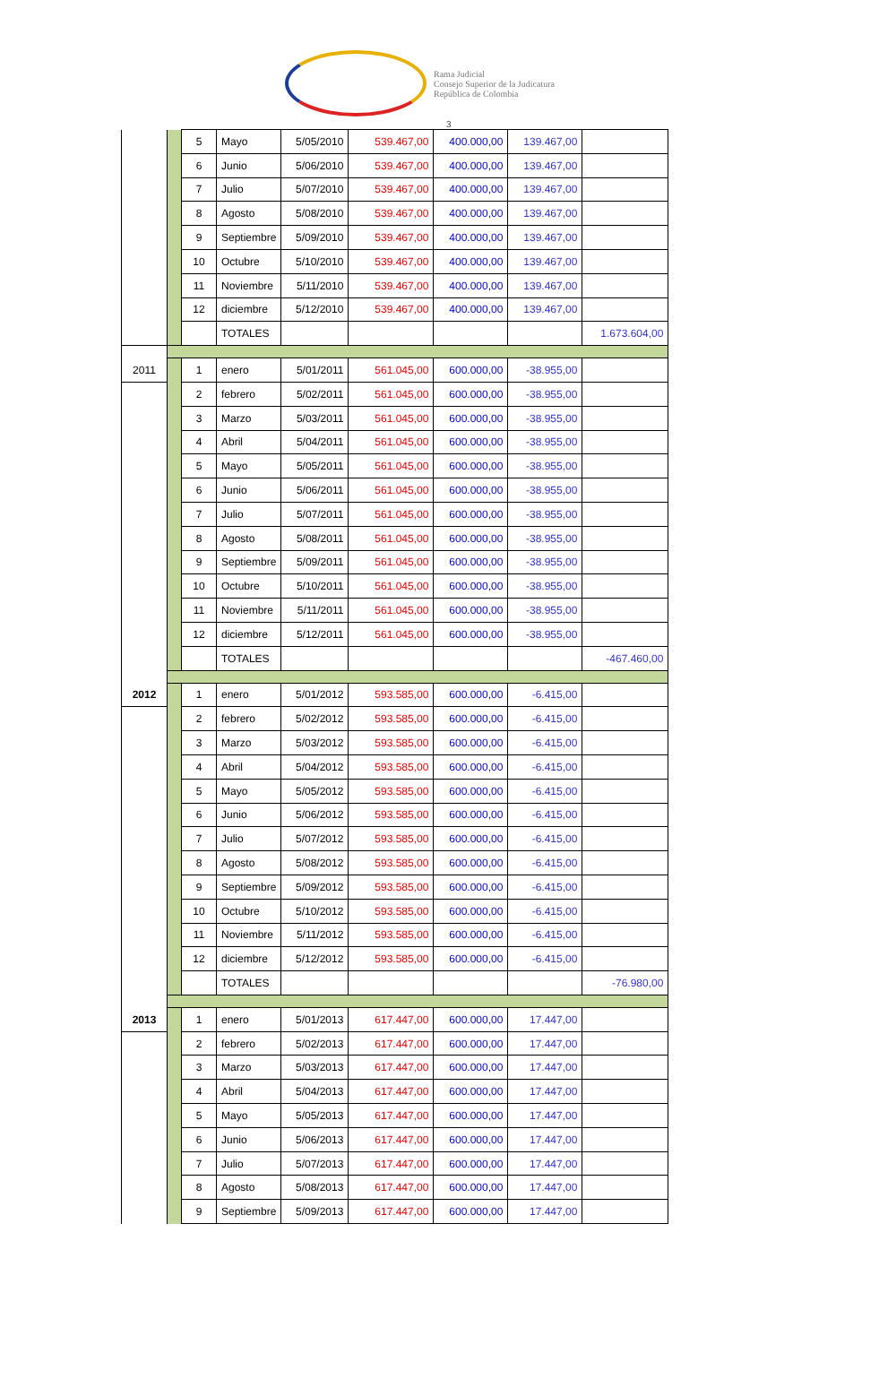Rama Judicial
Consejo Superior de la Judicatura
República de Colombia
3
| | | 5 | Mayo | 5/05/2010 | 539.467,00 | 400.000,00 | 139.467,00 | |
| | | 6 | Junio | 5/06/2010 | 539.467,00 | 400.000,00 | 139.467,00 | |
| | | 7 | Julio | 5/07/2010 | 539.467,00 | 400.000,00 | 139.467,00 | |
| | | 8 | Agosto | 5/08/2010 | 539.467,00 | 400.000,00 | 139.467,00 | |
| | | 9 | Septiembre | 5/09/2010 | 539.467,00 | 400.000,00 | 139.467,00 | |
| | | 10 | Octubre | 5/10/2010 | 539.467,00 | 400.000,00 | 139.467,00 | |
| | | 11 | Noviembre | 5/11/2010 | 539.467,00 | 400.000,00 | 139.467,00 | |
| | | 12 | diciembre | 5/12/2010 | 539.467,00 | 400.000,00 | 139.467,00 | |
| | | | TOTALES | | | | | 1.673.604,00 |
| 2011 | | 1 | enero | 5/01/2011 | 561.045,00 | 600.000,00 | -38.955,00 | |
| | | 2 | febrero | 5/02/2011 | 561.045,00 | 600.000,00 | -38.955,00 | |
| | | 3 | Marzo | 5/03/2011 | 561.045,00 | 600.000,00 | -38.955,00 | |
| | | 4 | Abril | 5/04/2011 | 561.045,00 | 600.000,00 | -38.955,00 | |
| | | 5 | Mayo | 5/05/2011 | 561.045,00 | 600.000,00 | -38.955,00 | |
| | | 6 | Junio | 5/06/2011 | 561.045,00 | 600.000,00 | -38.955,00 | |
| | | 7 | Julio | 5/07/2011 | 561.045,00 | 600.000,00 | -38.955,00 | |
| | | 8 | Agosto | 5/08/2011 | 561.045,00 | 600.000,00 | -38.955,00 | |
| | | 9 | Septiembre | 5/09/2011 | 561.045,00 | 600.000,00 | -38.955,00 | |
| | | 10 | Octubre | 5/10/2011 | 561.045,00 | 600.000,00 | -38.955,00 | |
| | | 11 | Noviembre | 5/11/2011 | 561.045,00 | 600.000,00 | -38.955,00 | |
| | | 12 | diciembre | 5/12/2011 | 561.045,00 | 600.000,00 | -38.955,00 | |
| | | | TOTALES | | | | | -467.460,00 |
| 2012 | | 1 | enero | 5/01/2012 | 593.585,00 | 600.000,00 | -6.415,00 | |
| | | 2 | febrero | 5/02/2012 | 593.585,00 | 600.000,00 | -6.415,00 | |
| | | 3 | Marzo | 5/03/2012 | 593.585,00 | 600.000,00 | -6.415,00 | |
| | | 4 | Abril | 5/04/2012 | 593.585,00 | 600.000,00 | -6.415,00 | |
| | | 5 | Mayo | 5/05/2012 | 593.585,00 | 600.000,00 | -6.415,00 | |
| | | 6 | Junio | 5/06/2012 | 593.585,00 | 600.000,00 | -6.415,00 | |
| | | 7 | Julio | 5/07/2012 | 593.585,00 | 600.000,00 | -6.415,00 | |
| | | 8 | Agosto | 5/08/2012 | 593.585,00 | 600.000,00 | -6.415,00 | |
| | | 9 | Septiembre | 5/09/2012 | 593.585,00 | 600.000,00 | -6.415,00 | |
| | | 10 | Octubre | 5/10/2012 | 593.585,00 | 600.000,00 | -6.415,00 | |
| | | 11 | Noviembre | 5/11/2012 | 593.585,00 | 600.000,00 | -6.415,00 | |
| | | 12 | diciembre | 5/12/2012 | 593.585,00 | 600.000,00 | -6.415,00 | |
| | | | TOTALES | | | | | -76.980,00 |
| 2013 | | 1 | enero | 5/01/2013 | 617.447,00 | 600.000,00 | 17.447,00 | |
| | | 2 | febrero | 5/02/2013 | 617.447,00 | 600.000,00 | 17.447,00 | |
| | | 3 | Marzo | 5/03/2013 | 617.447,00 | 600.000,00 | 17.447,00 | |
| | | 4 | Abril | 5/04/2013 | 617.447,00 | 600.000,00 | 17.447,00 | |
| | | 5 | Mayo | 5/05/2013 | 617.447,00 | 600.000,00 | 17.447,00 | |
| | | 6 | Junio | 5/06/2013 | 617.447,00 | 600.000,00 | 17.447,00 | |
| | | 7 | Julio | 5/07/2013 | 617.447,00 | 600.000,00 | 17.447,00 | |
| | | 8 | Agosto | 5/08/2013 | 617.447,00 | 600.000,00 | 17.447,00 | |
| | | 9 | Septiembre | 5/09/2013 | 617.447,00 | 600.000,00 | 17.447,00 | |